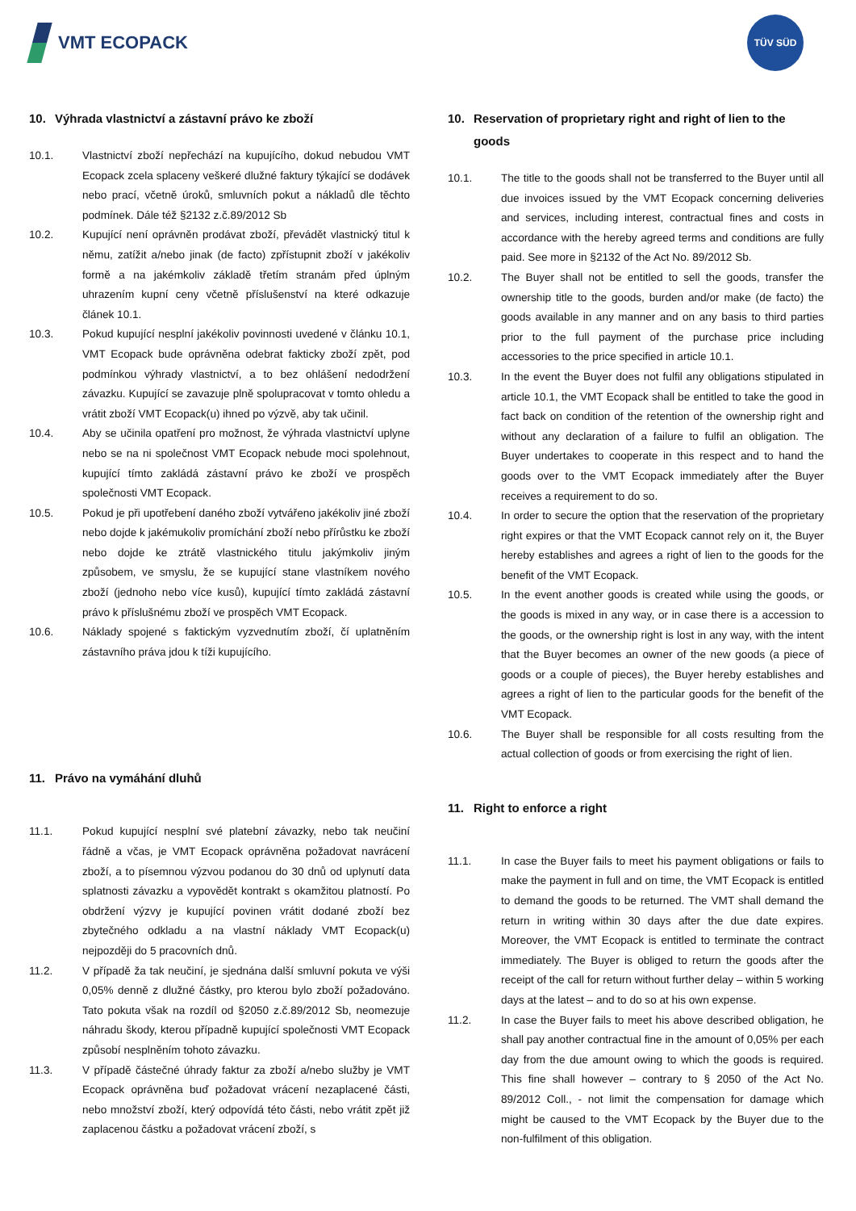VMT ECOPACK
TÜV SÜD
10. Výhrada vlastnictví a zástavní právo ke zboží
10.1. Vlastnictví zboží nepřechází na kupujícího, dokud nebudou VMT Ecopack zcela splaceny veškeré dlužné faktury týkající se dodávek nebo prací, včetně úroků, smluvních pokut a nákladů dle těchto podmínek. Dále též §2132 z.č.89/2012 Sb
10.2. Kupující není oprávněn prodávat zboží, převádět vlastnický titul k němu, zatížit a/nebo jinak (de facto) zpřístupnit zboží v jakékoliv formě a na jakémkoliv základě třetím stranám před úplným uhrazením kupní ceny včetně příslušenství na které odkazuje článek 10.1.
10.3. Pokud kupující nesplní jakékoliv povinnosti uvedené v článku 10.1, VMT Ecopack bude oprávněna odebrat fakticky zboží zpět, pod podmínkou výhrady vlastnictví, a to bez ohlášení nedodržení závazku. Kupující se zavazuje plně spolupracovat v tomto ohledu a vrátit zboží VMT Ecopack(u) ihned po výzvě, aby tak učinil.
10.4. Aby se učinila opatření pro možnost, že výhrada vlastnictví uplyne nebo se na ni společnost VMT Ecopack nebude moci spolehnout, kupující tímto zakládá zástavní právo ke zboží ve prospěch společnosti VMT Ecopack.
10.5. Pokud je při upotřebení daného zboží vytvářeno jakékoliv jiné zboží nebo dojde k jakémukoliv promíchání zboží nebo přírůstku ke zboží nebo dojde ke ztrátě vlastnického titulu jakýmkoliv jiným způsobem, ve smyslu, že se kupující stane vlastníkem nového zboží (jednoho nebo více kusů), kupující tímto zakládá zástavní právo k příslušnému zboží ve prospěch VMT Ecopack.
10.6. Náklady spojené s faktickým vyzvednutím zboží, čí uplatněním zástavního práva jdou k tíži kupujícího.
11. Právo na vymáhání dluhů
11.1. Pokud kupující nesplní své platební závazky, nebo tak neučiní řádně a včas, je VMT Ecopack oprávněna požadovat navrácení zboží, a to písemnou výzvou podanou do 30 dnů od uplynutí data splatnosti závazku a vypovědět kontrakt s okamžitou platností. Po obdržení výzvy je kupující povinen vrátit dodané zboží bez zbytečného odkladu a na vlastní náklady VMT Ecopack(u) nejpozději do 5 pracovních dnů.
11.2. V případě ža tak neučiní, je sjednána další smluvní pokuta ve výši 0,05% denně z dlužné částky, pro kterou bylo zboží požadováno. Tato pokuta však na rozdíl od §2050 z.č.89/2012 Sb, neomezuje náhradu škody, kterou případně kupující společnosti VMT Ecopack způsobí nesplněním tohoto závazku.
11.3. V případě částečné úhrady faktur za zboží a/nebo služby je VMT Ecopack oprávněna buď požadovat vrácení nezaplacené části, nebo množství zboží, který odpovídá této části, nebo vrátit zpět již zaplacenou částku a požadovat vrácení zboží, s
10. Reservation of proprietary right and right of lien to the goods
10.1. The title to the goods shall not be transferred to the Buyer until all due invoices issued by the VMT Ecopack concerning deliveries and services, including interest, contractual fines and costs in accordance with the hereby agreed terms and conditions are fully paid. See more in §2132 of the Act No. 89/2012 Sb.
10.2. The Buyer shall not be entitled to sell the goods, transfer the ownership title to the goods, burden and/or make (de facto) the goods available in any manner and on any basis to third parties prior to the full payment of the purchase price including accessories to the price specified in article 10.1.
10.3. In the event the Buyer does not fulfil any obligations stipulated in article 10.1, the VMT Ecopack shall be entitled to take the good in fact back on condition of the retention of the ownership right and without any declaration of a failure to fulfil an obligation. The Buyer undertakes to cooperate in this respect and to hand the goods over to the VMT Ecopack immediately after the Buyer receives a requirement to do so.
10.4. In order to secure the option that the reservation of the proprietary right expires or that the VMT Ecopack cannot rely on it, the Buyer hereby establishes and agrees a right of lien to the goods for the benefit of the VMT Ecopack.
10.5. In the event another goods is created while using the goods, or the goods is mixed in any way, or in case there is a accession to the goods, or the ownership right is lost in any way, with the intent that the Buyer becomes an owner of the new goods (a piece of goods or a couple of pieces), the Buyer hereby establishes and agrees a right of lien to the particular goods for the benefit of the VMT Ecopack.
10.6. The Buyer shall be responsible for all costs resulting from the actual collection of goods or from exercising the right of lien.
11. Right to enforce a right
11.1. In case the Buyer fails to meet his payment obligations or fails to make the payment in full and on time, the VMT Ecopack is entitled to demand the goods to be returned. The VMT shall demand the return in writing within 30 days after the due date expires. Moreover, the VMT Ecopack is entitled to terminate the contract immediately. The Buyer is obliged to return the goods after the receipt of the call for return without further delay – within 5 working days at the latest – and to do so at his own expense.
11.2. In case the Buyer fails to meet his above described obligation, he shall pay another contractual fine in the amount of 0,05% per each day from the due amount owing to which the goods is required. This fine shall however – contrary to § 2050 of the Act No. 89/2012 Coll., - not limit the compensation for damage which might be caused to the VMT Ecopack by the Buyer due to the non-fulfilment of this obligation.